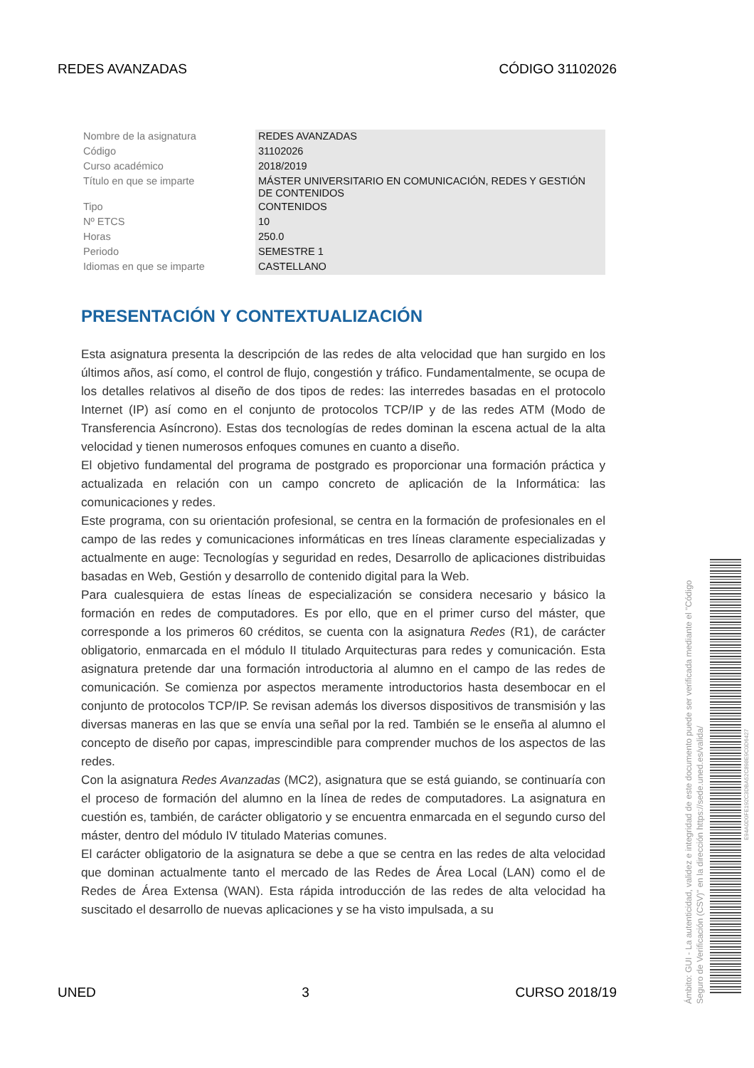REDES AVANZADAS CÓDIGO 31102026
| Nombre de la asignatura | REDES AVANZADAS |
| Código | 31102026 |
| Curso académico | 2018/2019 |
| Título en que se imparte | MÁSTER UNIVERSITARIO EN COMUNICACIÓN, REDES Y GESTIÓN DE CONTENIDOS |
| Tipo | CONTENIDOS |
| Nº ETCS | 10 |
| Horas | 250.0 |
| Periodo | SEMESTRE 1 |
| Idiomas en que se imparte | CASTELLANO |
PRESENTACIÓN Y CONTEXTUALIZACIÓN
Esta asignatura presenta la descripción de las redes de alta velocidad que han surgido en los últimos años, así como, el control de flujo, congestión y tráfico. Fundamentalmente, se ocupa de los detalles relativos al diseño de dos tipos de redes: las interredes basadas en el protocolo Internet (IP) así como en el conjunto de protocolos TCP/IP y de las redes ATM (Modo de Transferencia Asíncrono). Estas dos tecnologías de redes dominan la escena actual de la alta velocidad y tienen numerosos enfoques comunes en cuanto a diseño.
El objetivo fundamental del programa de postgrado es proporcionar una formación práctica y actualizada en relación con un campo concreto de aplicación de la Informática: las comunicaciones y redes.
Este programa, con su orientación profesional, se centra en la formación de profesionales en el campo de las redes y comunicaciones informáticas en tres líneas claramente especializadas y actualmente en auge: Tecnologías y seguridad en redes, Desarrollo de aplicaciones distribuidas basadas en Web, Gestión y desarrollo de contenido digital para la Web.
Para cualesquiera de estas líneas de especialización se considera necesario y básico la formación en redes de computadores. Es por ello, que en el primer curso del máster, que corresponde a los primeros 60 créditos, se cuenta con la asignatura Redes (R1), de carácter obligatorio, enmarcada en el módulo II titulado Arquitecturas para redes y comunicación. Esta asignatura pretende dar una formación introductoria al alumno en el campo de las redes de comunicación. Se comienza por aspectos meramente introductorios hasta desembocar en el conjunto de protocolos TCP/IP. Se revisan además los diversos dispositivos de transmisión y las diversas maneras en las que se envía una señal por la red. También se le enseña al alumno el concepto de diseño por capas, imprescindible para comprender muchos de los aspectos de las redes.
Con la asignatura Redes Avanzadas (MC2), asignatura que se está guiando, se continuaría con el proceso de formación del alumno en la línea de redes de computadores. La asignatura en cuestión es, también, de carácter obligatorio y se encuentra enmarcada en el segundo curso del máster, dentro del módulo IV titulado Materias comunes.
El carácter obligatorio de la asignatura se debe a que se centra en las redes de alta velocidad que dominan actualmente tanto el mercado de las Redes de Área Local (LAN) como el de Redes de Área Extensa (WAN). Esta rápida introducción de las redes de alta velocidad ha suscitado el desarrollo de nuevas aplicaciones y se ha visto impulsada, a su
UNED 3 CURSO 2018/19
Ámbito: GUI - La autenticidad, validez e integridad de este documento puede ser verificada mediante el "Código Seguro de Verificación (CSV)" en la dirección https://sede.uned.es/valida/
E94A0D0FE192C3DBA52C898E9C0D6427